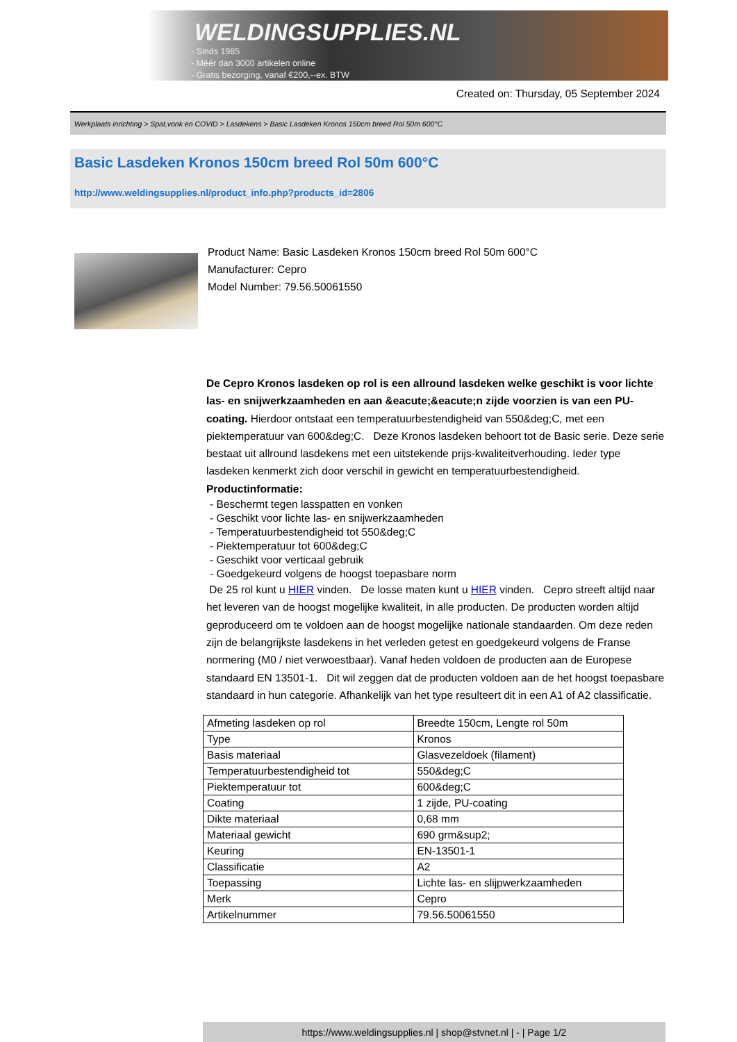WELDINGSUPPLIES.NL
- Sinds 1985
- Méér dan 3000 artikelen online
- Gratis bezorging, vanaf €200,--ex. BTW
Created on: Thursday, 05 September 2024
Werkplaats inrichting > Spat,vonk en COVID > Lasdekens > Basic Lasdeken Kronos 150cm breed Rol 50m 600°C
Basic Lasdeken Kronos 150cm breed Rol 50m 600°C
http://www.weldingsupplies.nl/product_info.php?products_id=2806
Product Name: Basic Lasdeken Kronos 150cm breed Rol 50m 600°C
Manufacturer: Cepro
Model Number: 79.56.50061550
De Cepro Kronos lasdeken op rol is een allround lasdeken welke geschikt is voor lichte las- en snijwerkzaamheden en aan &eacute;&eacute;n zijde voorzien is van een PU- coating. Hierdoor ontstaat een temperatuurbestendigheid van 550&deg;C, met een piektemperatuur van 600&deg;C. Deze Kronos lasdeken behoort tot de Basic serie. Deze serie bestaat uit allround lasdekens met een uitstekende prijs-kwaliteitverhouding. Ieder type lasdeken kenmerkt zich door verschil in gewicht en temperatuurbestendigheid.
Productinformatie:
- Beschermt tegen lasspatten en vonken
- Geschikt voor lichte las- en snijwerkzaamheden
- Temperatuurbestendigheid tot 550&deg;C
- Piektemperatuur tot 600&deg;C
- Geschikt voor verticaal gebruik
- Goedgekeurd volgens de hoogst toepasbare norm
De 25 rol kunt u HIER vinden. De losse maten kunt u HIER vinden. Cepro streeft altijd naar het leveren van de hoogst mogelijke kwaliteit, in alle producten. De producten worden altijd geproduceerd om te voldoen aan de hoogst mogelijke nationale standaarden. Om deze reden zijn de belangrijkste lasdekens in het verleden getest en goedgekeurd volgens de Franse normering (M0 / niet verwoestbaar). Vanaf heden voldoen de producten aan de Europese standaard EN 13501-1. Dit wil zeggen dat de producten voldoen aan de het hoogst toepasbare standaard in hun categorie. Afhankelijk van het type resulteert dit in een A1 of A2 classificatie.
| Afmeting lasdeken op rol | Breedte 150cm, Lengte rol 50m |
| Type | Kronos |
| Basis materiaal | Glasvezeldoek (filament) |
| Temperatuurbestendigheid tot | 550&deg;C |
| Piektemperatuur tot | 600&deg;C |
| Coating | 1 zijde, PU-coating |
| Dikte materiaal | 0,68 mm |
| Materiaal gewicht | 690 grm&sup2; |
| Keuring | EN-13501-1 |
| Classificatie | A2 |
| Toepassing | Lichte las- en slijpwerkzaamheden |
| Merk | Cepro |
| Artikelnummer | 79.56.50061550 |
https://www.weldingsupplies.nl | shop@stvnet.nl | - | Page 1/2